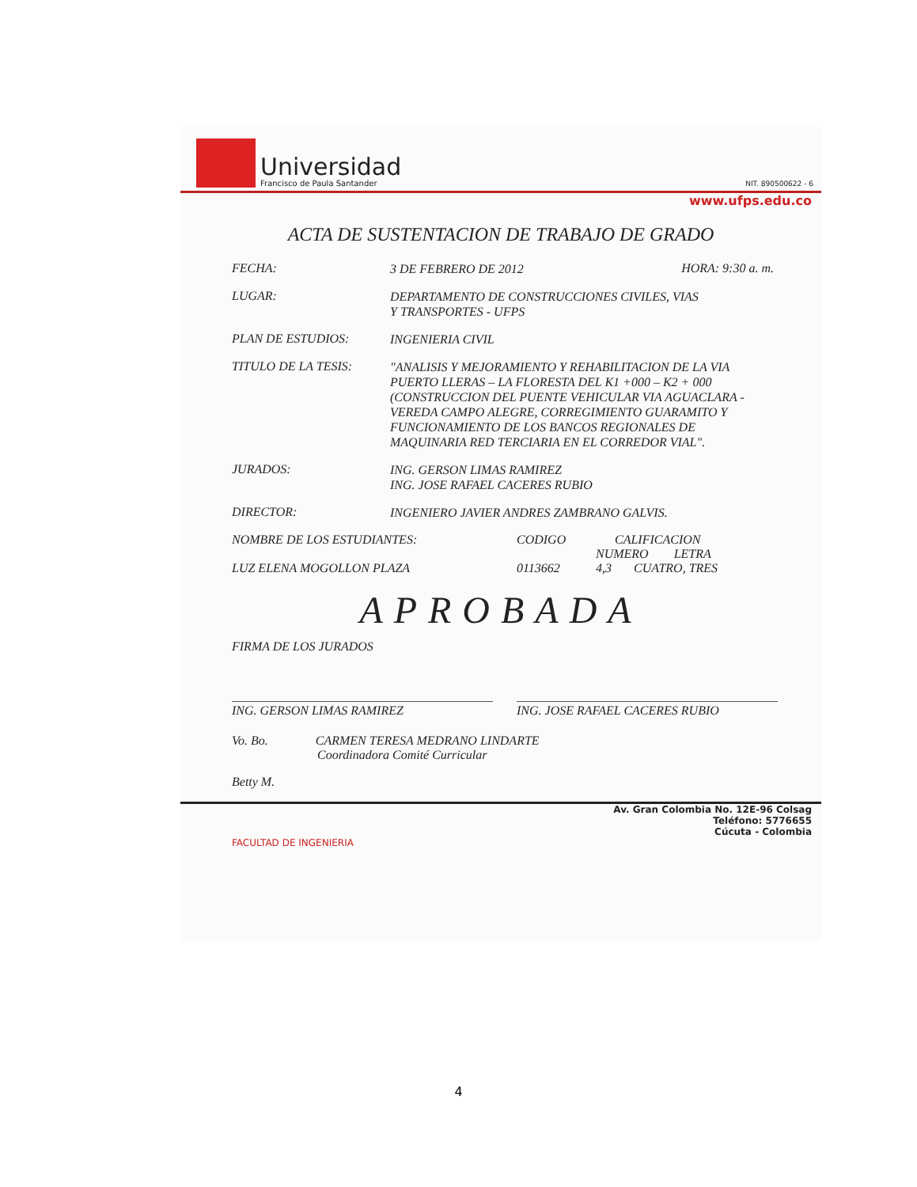Universidad
Francisco de Paula Santander
NIT. 890500622 - 6
www.ufps.edu.co
ACTA DE SUSTENTACION DE TRABAJO DE GRADO
FECHA:
3 DE FEBRERO DE 2012
HORA: 9:30 a. m.
LUGAR:
DEPARTAMENTO DE CONSTRUCCIONES CIVILES, VIAS
Y TRANSPORTES - UFPS
PLAN DE ESTUDIOS:
INGENIERIA CIVIL
TITULO DE LA TESIS:
"ANALISIS Y MEJORAMIENTO Y REHABILITACION DE LA VIA PUERTO LLERAS – LA FLORESTA DEL K1 +000 – K2 + 000 (CONSTRUCCION DEL PUENTE VEHICULAR VIA AGUACLARA - VEREDA CAMPO ALEGRE, CORREGIMIENTO GUARAMITO Y FUNCIONAMIENTO DE LOS BANCOS REGIONALES DE MAQUINARIA RED TERCIARIA EN EL CORREDOR VIAL".
JURADOS:
ING. GERSON LIMAS RAMIREZ
ING. JOSE RAFAEL CACERES RUBIO
DIRECTOR:
INGENIERO JAVIER ANDRES ZAMBRANO GALVIS.
NOMBRE DE LOS ESTUDIANTES:
LUZ ELENA MOGOLLON PLAZA
CODIGO
0113662
CALIFICACION
NUMERO LETRA
4,3 CUATRO, TRES
APROBADA
FIRMA DE LOS JURADOS
ING. GERSON LIMAS RAMIREZ ING. JOSE RAFAEL CACERES RUBIO
Vo. Bo. CARMEN TERESA MEDRANO LINDARTE
Coordinadora Comité Curricular
Betty M.
Av. Gran Colombia No. 12E-96 Colsag
Teléfono: 5776655
Cúcuta - Colombia
FACULTAD DE INGENIERIA
4